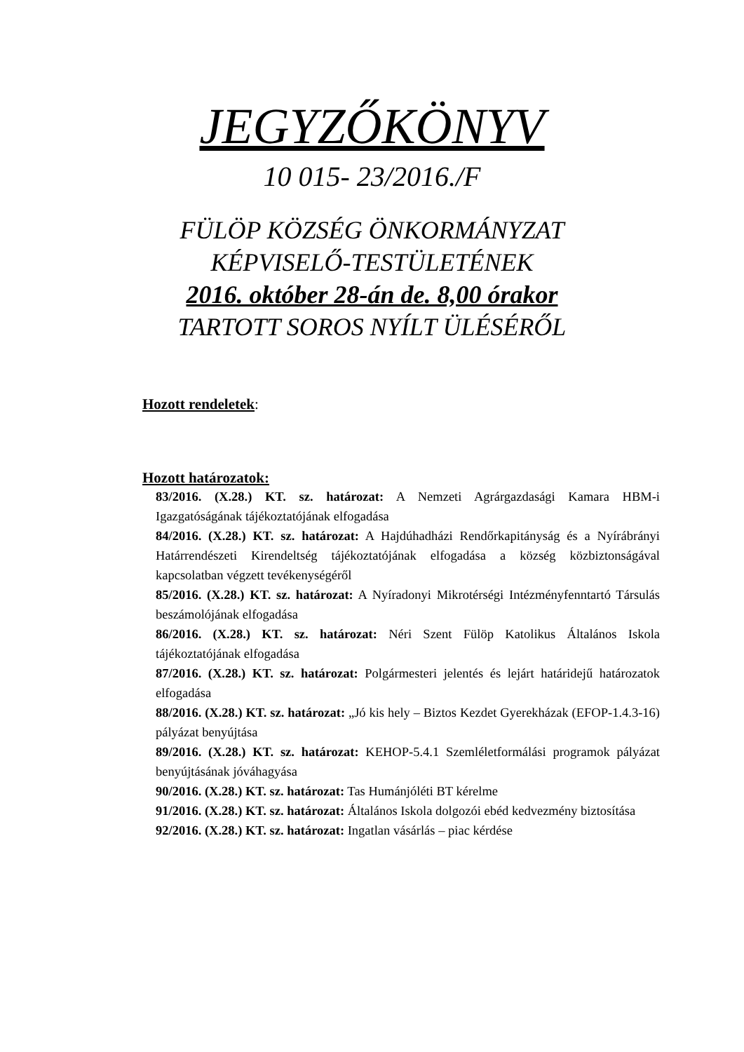JEGYZŐKÖNYV
10 015- 23/2016./F
FÜLÖP KÖZSÉG ÖNKORMÁNYZAT
KÉPVISELŐ-TESTÜLETÉNEK
2016. október 28-án de. 8,00 órakor
TARTOTT SOROS NYÍLT ÜLÉSÉRŐL
Hozott rendeletek:
Hozott határozatok:
83/2016. (X.28.) KT. sz. határozat: A Nemzeti Agrárgazdasági Kamara HBM-i Igazgatóságának tájékoztatójának elfogadása
84/2016. (X.28.) KT. sz. határozat: A Hajdúhadházi Rendőrkapitányság és a Nyírábrányi Határrendészeti Kirendeltség tájékoztatójának elfogadása a község közbiztonságával kapcsolatban végzett tevékenységéről
85/2016. (X.28.) KT. sz. határozat: A Nyíradonyi Mikrotérségi Intézményfenntartó Társulás beszámolójának elfogadása
86/2016. (X.28.) KT. sz. határozat: Néri Szent Fülöp Katolikus Általános Iskola tájékoztatójának elfogadása
87/2016. (X.28.) KT. sz. határozat: Polgármesteri jelentés és lejárt határidejű határozatok elfogadása
88/2016. (X.28.) KT. sz. határozat: „Jó kis hely – Biztos Kezdet Gyerekházak (EFOP-1.4.3-16) pályázat benyújtása
89/2016. (X.28.) KT. sz. határozat: KEHOP-5.4.1 Szemléletformálási programok pályázat benyújtásának jóváhagyása
90/2016. (X.28.) KT. sz. határozat: Tas Humánjóléti BT kérelme
91/2016. (X.28.) KT. sz. határozat: Általános Iskola dolgozói ebéd kedvezmény biztosítása
92/2016. (X.28.) KT. sz. határozat: Ingatlan vásárlás – piac kérdése